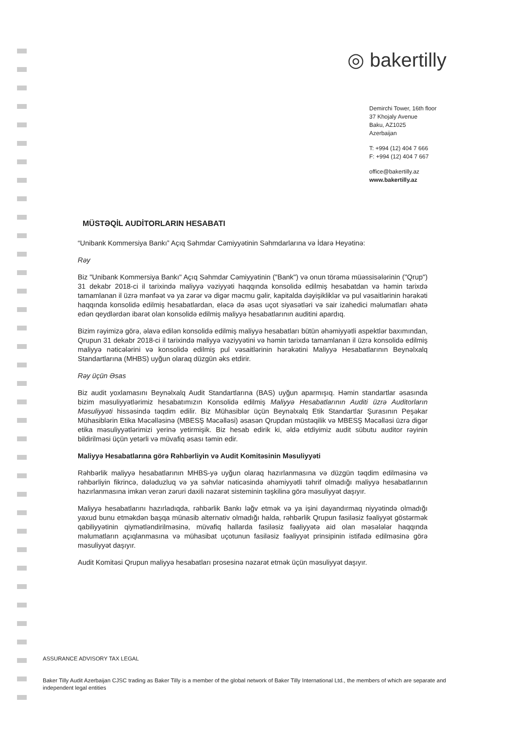◎ bakertilly
Demirchi Tower, 16th floor
37 Khojaly Avenue
Baku, AZ1025
Azerbaijan
T: +994 (12) 404 7 666
F: +994 (12) 404 7 667
office@bakertilly.az
www.bakertilly.az
MÜSTƏQİL AUDİTORLARIN HESABATI
“Unibank Kommersiya Bankı” Açıq Səhmdar Cəmiyyətinin Səhmdarlarına və İdarə Heyətinə:
Rəy
Biz "Unibank Kommersiya Bankı" Açıq Səhmdar Cəmiyyətinin ("Bank") və onun törəmə müəssisələrinin ("Qrup") 31 dekabr 2018-ci il tarixində maliyyə vəziyyəti haqqında konsolidə edilmiş hesabatdan və həmin tarixdə tamamlanan il üzrə mənfəət və ya zərər və digər məcmu gəlir, kapitalda dəyişikliklər və pul vəsaitlərinin hərəkəti haqqında konsolidə edilmiş hesabatlardan, eləcə də əsas uçot siyasətləri və sair izahedici məlumatları əhatə edən qeydlərdən ibarət olan konsolidə edilmiş maliyyə hesabatlarının auditini apardıq.
Bizim rəyimizə görə, əlavə edilən konsolidə edilmiş maliyyə hesabatları bütün əhəmiyyətli aspektlər baxımından, Qrupun 31 dekabr 2018-ci il tarixində maliyyə vəziyyətini və həmin tarixdə tamamlanan il üzrə konsolidə edilmiş maliyyə nəticələrini və konsolidə edilmiş pul vəsaitlərinin hərəkətini Maliyyə Hesabatlarının Beynəlxalq Standartlarına (MHBS) uyğun olaraq düzgün əks etdirir.
Rəy üçün Əsas
Biz audit yoxlamasını Beynəlxalq Audit Standartlarına (BAS) uyğun aparmışıq. Həmin standartlar əsasında bizim məsuliyyətlərimiz hesabatımızın Konsolidə edilmiş Maliyyə Hesabatlarının Auditi üzrə Auditorların Məsuliyyəti hissəsində təqdim edilir. Biz Mühasiblər üçün Beynəlxalq Etik Standartlar Şurasının Peşəkar Mühasiblərin Etika Məcəlləsinə (MBESŞ Məcəlləsi) əsasən Qrupdan müstəqilik və MBESŞ Məcəlləsi üzrə digər etika məsuliyyətlərimizi yerinə yetirmişik. Biz hesab edirik ki, əldə etdiyimiz audit sübutu auditor rəyinin bildirilməsi üçün yetərli və müvafiq əsası təmin edir.
Maliyyə Hesabatlarına görə Rəhbərliyin və Audit Komitəsinin Məsuliyyəti
Rəhbərlik maliyyə hesabatlarının MHBS-yə uyğun olaraq hazırlanmasına və düzgün təqdim edilməsinə və rəhbərliyin fikrincə, dələduzluq və ya səhvlər nəticəsində əhəmiyyətli təhrif olmadığı maliyyə hesabatlarının hazırlanmasına imkan verən zəruri daxili nəzarət sisteminin təşkilinə görə məsuliyyət daşıyır.
Maliyyə hesabatlarını hazırladıqda, rəhbərlik Bankı ləğv etmək və ya işini dayandırmaq niyyətində olmadığı yaxud bunu etməkdən başqa münasib alternativ olmadığı halda, rəhbərlik Qrupun fasiləsiz fəaliyyət göstərmək qabiliyyətinin qiymətləndirilməsinə, müvafiq hallarda fasiləsiz fəaliyyətə aid olan məsələlər haqqında məlumatların açıqlanmasına və mühasibat uçotunun fasiləsiz fəaliyyət prinsipinin istifadə edilməsinə görə məsuliyyət daşıyır.
Audit Komitəsi Qrupun maliyyə hesabatları prosesinə nəzarət etmək üçün məsuliyyət daşıyır.
ASSURANCE ADVISORY TAX LEGAL
Baker Tilly Audit Azerbaijan CJSC trading as Baker Tilly is a member of the global network of Baker Tilly International Ltd., the members of which are separate and independent legal entities